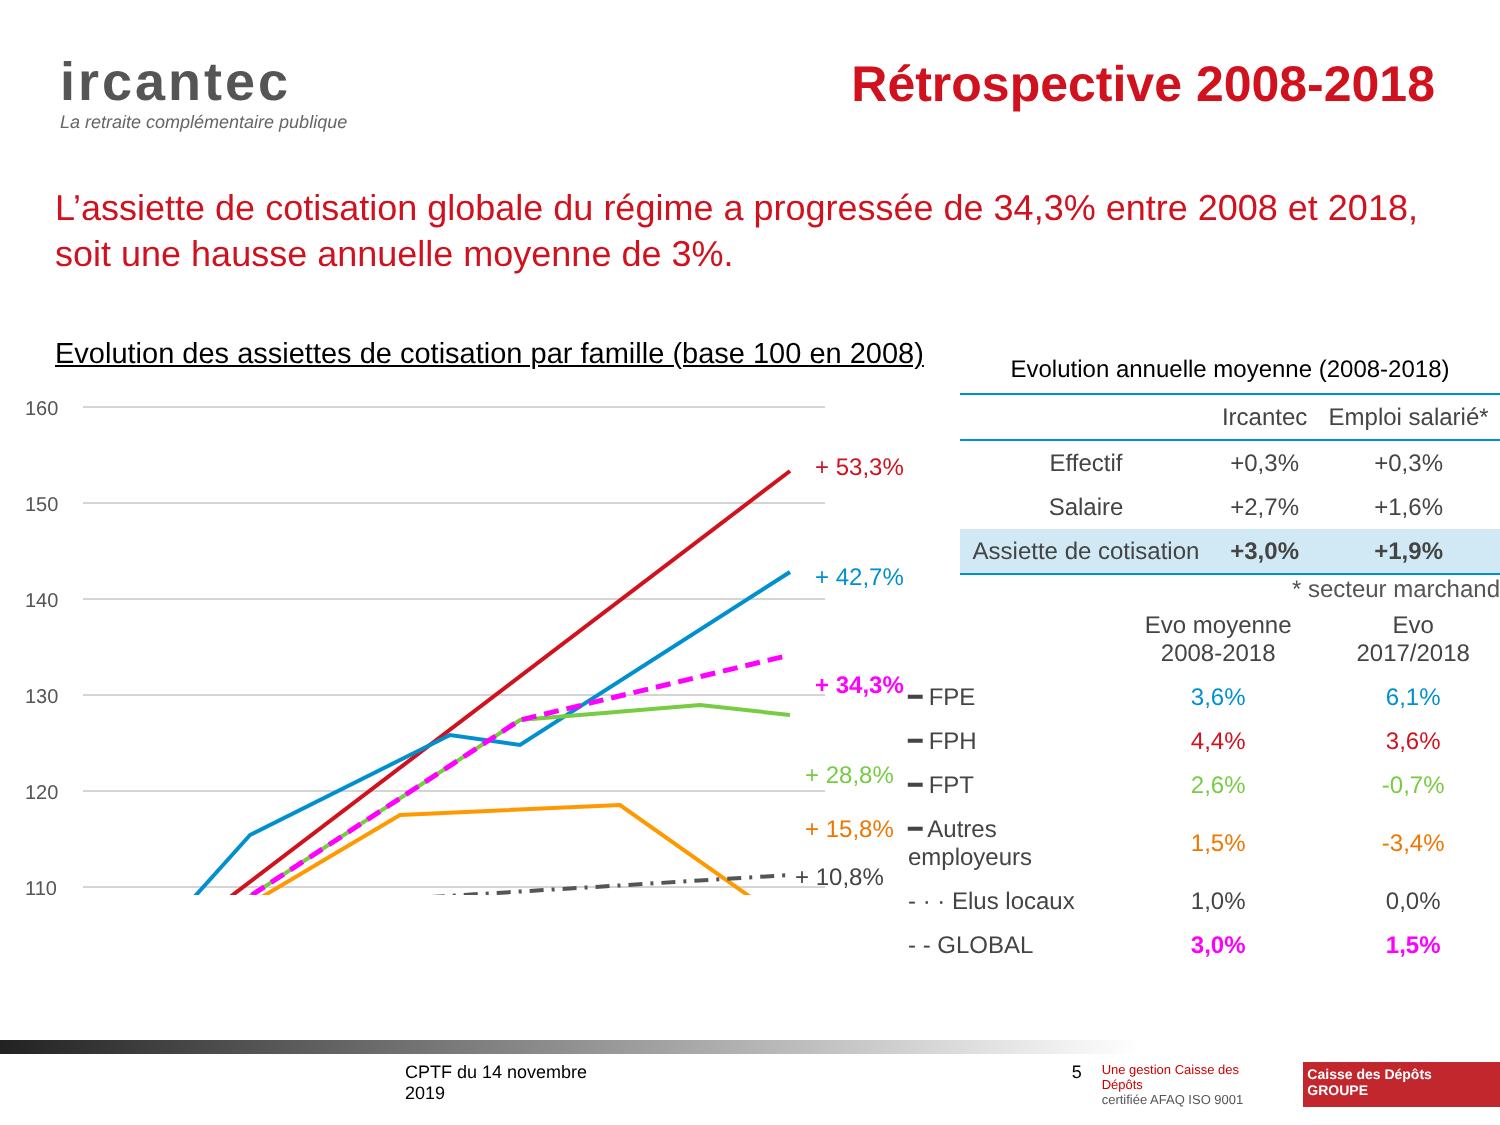ircantec
La retraite complémentaire publique
Rétrospective 2008-2018
L’assiette de cotisation globale du régime a progressée de 34,3% entre 2008 et 2018, soit une hausse annuelle moyenne de 3%.
Evolution des assiettes de cotisation par famille (base 100 en 2008)
160
150
140
130
120
110
+ 53,3%
+ 42,7%
+ 34,3%
+ 28,8%
+ 15,8%
+ 10,8%
Evolution annuelle moyenne (2008-2018)
| | Ircantec | Emploi salarié* |
| --- | --- | --- |
| Effectif | +0,3% | +0,3% |
| Salaire | +2,7% | +1,6% |
| Assiette de cotisation | +3,0% | +1,9% |
* secteur marchand
| | Evo moyenne 2008-2018 | Evo 2017/2018 |
| --- | --- | --- |
| ━ FPE | 3,6% | 6,1% |
| ━ FPH | 4,4% | 3,6% |
| ━ FPT | 2,6% | -0,7% |
| ━ Autres employeurs | 1,5% | -3,4% |
| - · · Elus locaux | 1,0% | 0,0% |
| - - GLOBAL | 3,0% | 1,5% |
CPTF du 14 novembre 2019 5 Une gestion Caisse des Dépôts
certifiée AFAQ ISO 9001 Caisse des Dépôts GROUPE